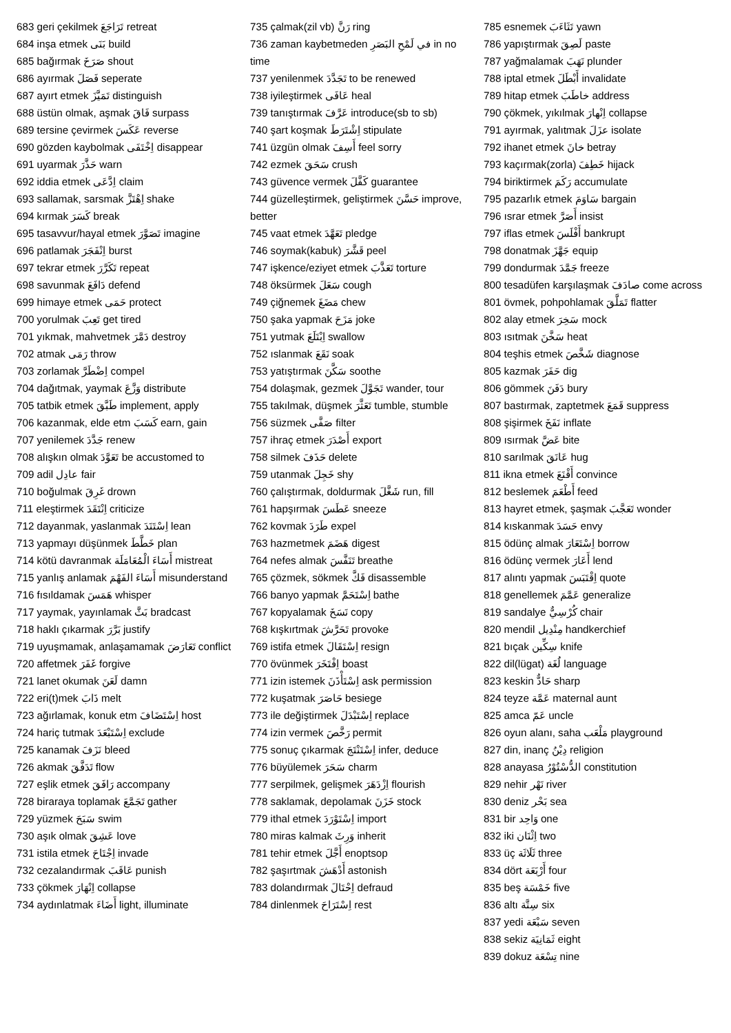683 geri çekilmek تَرَاجَعَ retreat
684 inşa etmek بَنَى build
685 bağırmak صَرَخَ shout
686 ayırmak فَصَلَ seperate
687 ayırt etmek تَمَيَّزَ distinguish
688 üstün olmak, aşmak فَاقَ surpass
689 tersine çevirmek عَكَسَ reverse
690 gözden kaybolmak اِخْتَفَى disappear
691 uyarmak حَذَّرَ warn
692 iddia etmek اِدَّعَى claim
693 sallamak, sarsmak اِهْتَزَّ shake
694 kırmak كَسَرَ break
695 tasavvur/hayal etmek تَصَوَّرَ imagine
696 patlamak اِنْفَجَرَ burst
697 tekrar etmek تَكَرَّرَ repeat
698 savunmak دَافَعَ defend
699 himaye etmek حَمَى protect
700 yorulmak تَعِبَ get tired
701 yıkmak, mahvetmek دَمَّرَ destroy
702 atmak رَمَى throw
703 zorlamak اِضْطَرَّ compel
704 dağıtmak, yaymak وَزَّعَ distribute
705 tatbik etmek طَبَّقَ implement, apply
706 kazanmak, elde etm كَسَبَ earn, gain
707 yenilemek جَدَّدَ renew
708 alışkın olmak تَعَوَّدَ be accustomed to
709 adil عادِل fair
710 boğulmak غَرِقَ drown
711 eleştirmek اِنْتَقَدَ criticize
712 dayanmak, yaslanmak اِسْتَنَدَ lean
713 yapmayı düşünmek خَطَّطَ plan
714 kötü davranmak أَسَاءَ الْمُعَامَلَة mistreat
715 yanlış anlamak أَسَاءَ الفَهْمَ misunderstand
716 fısıldamak هَمَسَ whisper
717 yaymak, yayınlamak بَثَّ bradcast
718 haklı çıkarmak بَرَّرَ justify
719 uyuşmamak, anlaşamamak تَعَارَضَ conflict
720 affetmek غَفَرَ forgive
721 lanet okumak لَعَنَ damn
722 eri(t)mek ذَابَ melt
723 ağırlamak, konuk etm اِسْتَضَافَ host
724 hariç tutmak اِسْتَبْعَدَ exclude
725 kanamak نَزَفَ bleed
726 akmak تَدَفَّقَ flow
727 eşlik etmek رَافَقَ accompany
728 biraraya toplamak تَجَمَّعَ gather
729 yüzmek سَبَحَ swim
730 aşık olmak عَشِقَ love
731 istila etmek اِجْتَاحَ invade
732 cezalandırmak عَاقَبَ punish
733 çökmek اِنْهَارَ collapse
734 aydınlatmak أَضَاءَ light, illuminate
735 çalmak(zil vb) رَنَّ ring
736 zaman kaybetmeden في لَمْحِ البَصَرِ in no time
737 yenilenmek تَجَدَّدَ to be renewed
738 iyileştirmek عَافَى heal
739 tanıştırmak عَرَّفَ introduce(sb to sb)
740 şart koşmak اِشْتَرَطَ stipulate
741 üzgün olmak أَسِفَ feel sorry
742 ezmek سَحَقَ crush
743 güvence vermek كَفَّلَ guarantee
744 güzelleştirmek, geliştirmek حَسَّنَ improve, better
745 vaat etmek تَعَهَّدَ pledge
746 soymak(kabuk) قَشَّرَ peel
747 işkence/eziyet etmek تَعَذَّبَ torture
748 öksürmek سَعَلَ cough
749 çiğnemek مَضَغَ chew
750 şaka yapmak مَزَحَ joke
751 yutmak اِبْتَلَعَ swallow
752 ıslanmak نَقَعَ soak
753 yatıştırmak سَكَّنَ soothe
754 dolaşmak, gezmek تَجَوَّلَ wander, tour
755 takılmak, düşmek تَعَثَّرَ tumble, stumble
756 süzmek صَفَّى filter
757 ihraç etmek أَصْدَرَ export
758 silmek حَذَفَ delete
759 utanmak خَجِلَ shy
760 çalıştırmak, doldurmak شَغَّلَ run, fill
761 hapşırmak عَطَسَ sneeze
762 kovmak طَرَدَ expel
763 hazmetmek هَضَمَ digest
764 nefes almak تَنَفَّسَ breathe
765 çözmek, sökmek فَكَّ disassemble
766 banyo yapmak اِسْتَحَمَّ bathe
767 kopyalamak نَسَخَ copy
768 kışkırtmak تَحَرَّشَ provoke
769 istifa etmek اِسْتَقَالَ resign
770 övünmek اِفْتَخَرَ boast
771 izin istemek اِسْتَأْذَنَ ask permission
772 kuşatmak حَاصَرَ besiege
773 ile değiştirmek اِسْتَبْدَلَ replace
774 izin vermek رَخَّصَ permit
775 sonuç çıkarmak اِسْتَنْتَجَ infer, deduce
776 büyülemek سَحَرَ charm
777 serpilmek, gelişmek اِزْدَهَرَ flourish
778 saklamak, depolamak خَزَنَ stock
779 ithal etmek اِسْتَوْرَدَ import
780 miras kalmak وَرِثَ inherit
781 tehir etmek أَجَّلَ enoptsop
782 şaşırtmak أَدْهَشَ astonish
783 dolandırmak اِحْتَالَ defraud
784 dinlenmek اِسْتَرَاحَ rest
785 esnemek تَثَاءَبَ yawn
786 yapıştırmak لَصِقَ paste
787 yağmalamak نَهَبَ plunder
788 iptal etmek أَبْطَلَ invalidate
789 hitap etmek خاطَبَ address
790 çökmek, yıkılmak اِنْهارَ collapse
791 ayırmak, yalıtmak عزَلَ isolate
792 ihanet etmek خانَ betray
793 kaçırmak(zorla) خَطِفَ hijack
794 biriktirmek رَكَمَ accumulate
795 pazarlık etmek سَاوَمَ bargain
796 ısrar etmek أَصَرَّ insist
797 iflas etmek أَفْلَسَ bankrupt
798 donatmak جَهَّزَ equip
799 dondurmak جَمَّدَ freeze
800 tesadüfen karşılaşmak صادَفَ come across
801 övmek, pohpohlamak تَمَلَّقَ flatter
802 alay etmek سَخِرَ mock
803 ısıtmak سَخَّنَ heat
804 teşhis etmek شَخَّصَ diagnose
805 kazmak حَفَرَ dig
806 gömmek دَفَنَ bury
807 bastırmak, zaptetmek قَمَعَ suppress
808 şişirmek نَفَخَ inflate
809 ısırmak عَضَّ bite
810 sarılmak عَانَقَ hug
811 ikna etmek أَقْنَعَ convince
812 beslemek أَطْعَمَ feed
813 hayret etmek, şaşmak تَعَجَّبَ wonder
814 kıskanmak حَسَدَ envy
815 ödünç almak اِسْتَعَارَ borrow
816 ödünç vermek أَعَارَ lend
817 alıntı yapmak اِقْتَبَسَ quote
818 genellemek عَمَّمَ generalize
819 sandalye كُرْسِيٌّ chair
820 mendil مِنْدِيل handkerchief
821 bıçak سِكِّين knife
822 dil(lügat) لُغَة language
823 keskin حَادٌّ sharp
824 teyze عَمَّة maternal aunt
825 amca عَمّ uncle
826 oyun alanı, saha مَلْعَب playground
827 din, inanç دِيْنُ religion
828 anayasa الدُّسْتُوْرُ constitution
829 nehir نَهْر river
830 deniz بَحْر sea
831 bir وَاحِد one
832 iki اِثْنَان two
833 üç ثَلَاثَة three
834 dört أَرْبَعَة four
835 beş خَمْسَة five
836 altı سِتَّة six
837 yedi سَبْعَة seven
838 sekiz ثَمَانِيَة eight
839 dokuz تِسْعَة nine